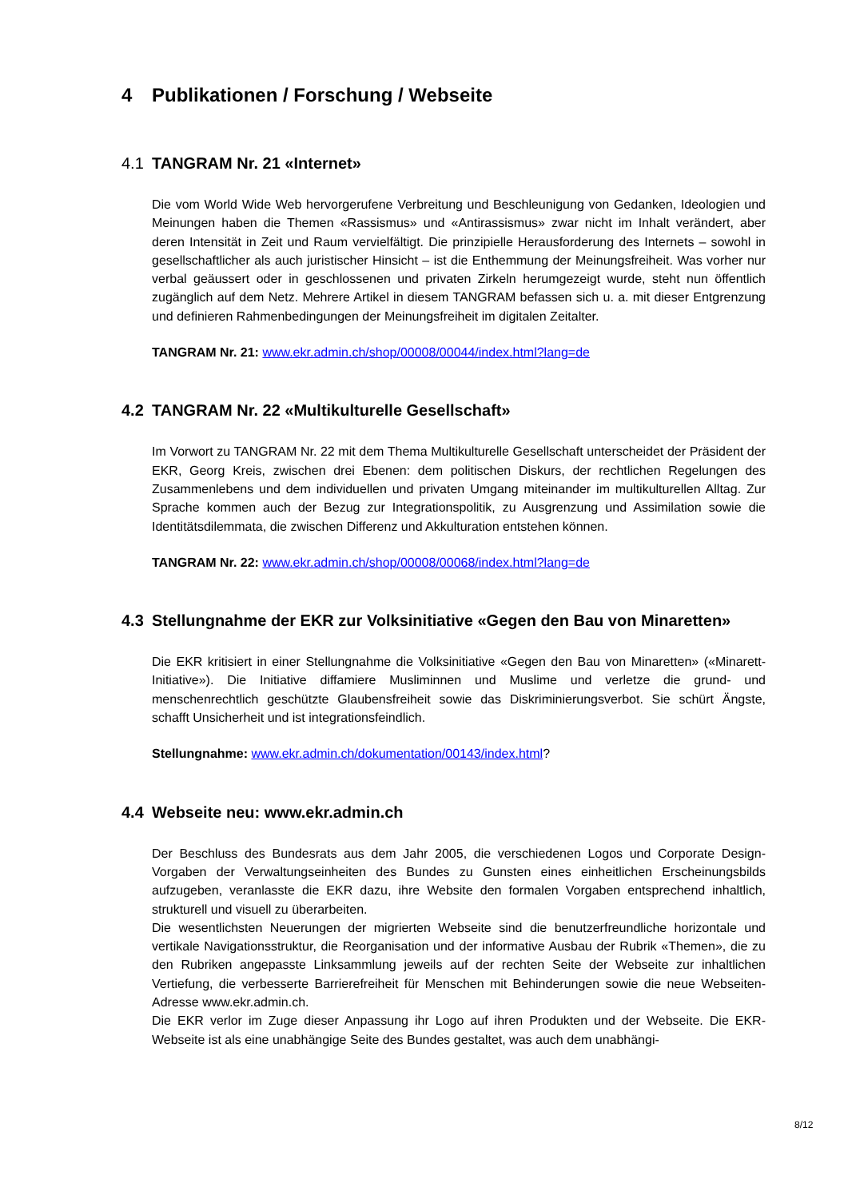4 Publikationen / Forschung / Webseite
4.1 TANGRAM Nr. 21 «Internet»
Die vom World Wide Web hervorgerufene Verbreitung und Beschleunigung von Gedanken, Ideologien und Meinungen haben die Themen «Rassismus» und «Antirassismus» zwar nicht im Inhalt verändert, aber deren Intensität in Zeit und Raum vervielfältigt. Die prinzipielle Herausforderung des Internets – sowohl in gesellschaftlicher als auch juristischer Hinsicht – ist die Enthemmung der Meinungsfreiheit. Was vorher nur verbal geäussert oder in geschlossenen und privaten Zirkeln herumgezeigt wurde, steht nun öffentlich zugänglich auf dem Netz. Mehrere Artikel in diesem TANGRAM befassen sich u. a. mit dieser Entgrenzung und definieren Rahmenbedingungen der Meinungsfreiheit im digitalen Zeitalter.
TANGRAM Nr. 21: www.ekr.admin.ch/shop/00008/00044/index.html?lang=de
4.2 TANGRAM Nr. 22 «Multikulturelle Gesellschaft»
Im Vorwort zu TANGRAM Nr. 22 mit dem Thema Multikulturelle Gesellschaft unterscheidet der Präsident der EKR, Georg Kreis, zwischen drei Ebenen: dem politischen Diskurs, der rechtlichen Regelungen des Zusammenlebens und dem individuellen und privaten Umgang miteinander im multikulturellen Alltag. Zur Sprache kommen auch der Bezug zur Integrationspolitik, zu Ausgrenzung und Assimilation sowie die Identitätsdilemmata, die zwischen Differenz und Akkulturation entstehen können.
TANGRAM Nr. 22: www.ekr.admin.ch/shop/00008/00068/index.html?lang=de
4.3 Stellungnahme der EKR zur Volksinitiative «Gegen den Bau von Minaretten»
Die EKR kritisiert in einer Stellungnahme die Volksinitiative «Gegen den Bau von Minaretten» («Minarett-Initiative»). Die Initiative diffamiere Musliminnen und Muslime und verletze die grund- und menschenrechtlich geschützte Glaubensfreiheit sowie das Diskriminierungsverbot. Sie schürt Ängste, schafft Unsicherheit und ist integrationsfeindlich.
Stellungnahme: www.ekr.admin.ch/dokumentation/00143/index.html?
4.4 Webseite neu: www.ekr.admin.ch
Der Beschluss des Bundesrats aus dem Jahr 2005, die verschiedenen Logos und Corporate Design-Vorgaben der Verwaltungseinheiten des Bundes zu Gunsten eines einheitlichen Erscheinungsbilds aufzugeben, veranlasste die EKR dazu, ihre Website den formalen Vorgaben entsprechend inhaltlich, strukturell und visuell zu überarbeiten.
Die wesentlichsten Neuerungen der migrierten Webseite sind die benutzerfreundliche horizontale und vertikale Navigationsstruktur, die Reorganisation und der informative Ausbau der Rubrik «Themen», die zu den Rubriken angepasste Linksammlung jeweils auf der rechten Seite der Webseite zur inhaltlichen Vertiefung, die verbesserte Barrierefreiheit für Menschen mit Behinderungen sowie die neue Webseiten-Adresse www.ekr.admin.ch.
Die EKR verlor im Zuge dieser Anpassung ihr Logo auf ihren Produkten und der Webseite. Die EKR-Webseite ist als eine unabhängige Seite des Bundes gestaltet, was auch dem unabhängi-
8/12